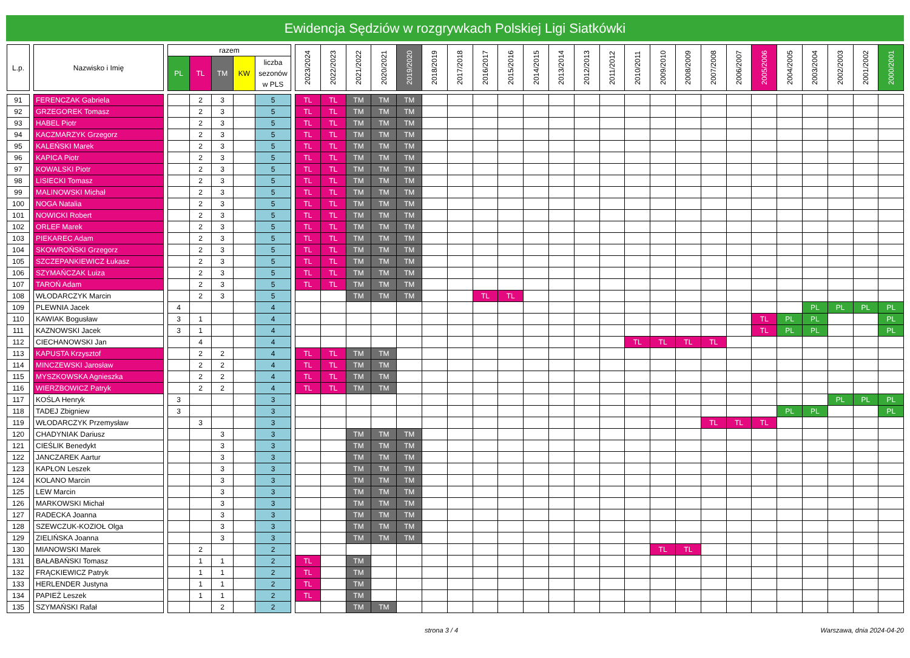Ewidencja Sędziów w rozgrywkach Polskiej Ligi Siatkówki
| L.p. | | Nazwisko i Imię | | razem | | | | | | 2023/2024 | 2022/2023 | 2021/2022 | 2020/2021 | 2019/2020 | 2018/2019 | 2017/2018 | 2016/2017 | 2015/2016 | 2014/2015 | 2013/2014 | 2012/2013 | 2011/2012 | 2010/2011 | 2009/2010 | 2008/2009 | 2007/2008 | 2006/2007 | 2005/2006 | 2004/2005 | 2003/2004 | 2002/2003 | 2001/2002 | 2000/2001 |
| --- | --- | --- | --- | --- | --- | --- | --- | --- | --- | --- | --- | --- | --- | --- | --- | --- | --- | --- | --- | --- | --- | --- | --- | --- | --- | --- | --- | --- | --- | --- | --- | --- | --- |
| | | | | PL | TL | TM | KW | liczba sezonów w PLS | | | | | | | | | | | | | | | | | | | | | | | | | |
| 91 | | FERENCZAK Gabriela | | | 2 | 3 | | 5 | | TL | TL | TM | TM | TM | | | | | | | | | | | | | | | | | | | |
| 92 | | GRZEGOREK Tomasz | | | 2 | 3 | | 5 | | TL | TL | TM | TM | TM | | | | | | | | | | | | | | | | | | | |
| 93 | | HABEL Piotr | | | 2 | 3 | | 5 | | TL | TL | TM | TM | TM | | | | | | | | | | | | | | | | | | | |
| 94 | | KACZMARZYK Grzegorz | | | 2 | 3 | | 5 | | TL | TL | TM | TM | TM | | | | | | | | | | | | | | | | | | | |
| 95 | | KALEŃSKI Marek | | | 2 | 3 | | 5 | | TL | TL | TM | TM | TM | | | | | | | | | | | | | | | | | | | |
| 96 | | KAPICA Piotr | | | 2 | 3 | | 5 | | TL | TL | TM | TM | TM | | | | | | | | | | | | | | | | | | | |
| 97 | | KOWALSKI Piotr | | | 2 | 3 | | 5 | | TL | TL | TM | TM | TM | | | | | | | | | | | | | | | | | | | |
| 98 | | LISIECKI Tomasz | | | 2 | 3 | | 5 | | TL | TL | TM | TM | TM | | | | | | | | | | | | | | | | | | | |
| 99 | | MALINOWSKI Michał | | | 2 | 3 | | 5 | | TL | TL | TM | TM | TM | | | | | | | | | | | | | | | | | | | |
| 100 | | NOGA Natalia | | | 2 | 3 | | 5 | | TL | TL | TM | TM | TM | | | | | | | | | | | | | | | | | | | |
| 101 | | NOWICKI Robert | | | 2 | 3 | | 5 | | TL | TL | TM | TM | TM | | | | | | | | | | | | | | | | | | | |
| 102 | | ORLEF Marek | | | 2 | 3 | | 5 | | TL | TL | TM | TM | TM | | | | | | | | | | | | | | | | | | | |
| 103 | | PIEKAREC Adam | | | 2 | 3 | | 5 | | TL | TL | TM | TM | TM | | | | | | | | | | | | | | | | | | | |
| 104 | | SKOWROŃSKI Grzegorz | | | 2 | 3 | | 5 | | TL | TL | TM | TM | TM | | | | | | | | | | | | | | | | | | | |
| 105 | | SZCZEPANKIEWICZ Łukasz | | | 2 | 3 | | 5 | | TL | TL | TM | TM | TM | | | | | | | | | | | | | | | | | | | |
| 106 | | SZYMAŃCZAK Luiza | | | 2 | 3 | | 5 | | TL | TL | TM | TM | TM | | | | | | | | | | | | | | | | | | | |
| 107 | | TAROŃ Adam | | | 2 | 3 | | 5 | | TL | TL | TM | TM | TM | | | | | | | | | | | | | | | | | | | |
| 108 | | WŁODARCZYK Marcin | | | 2 | 3 | | 5 | | | | TM | TM | TM | | | TL | TL | | | | | | | | | | | | | | | |
| 109 | | PLEWNIA Jacek | | 4 | | | | 4 | | | | | | | | | | | | | | | | | | | | | | PL | PL | PL | PL |
| 110 | | KAWIAK Bogusław | | 3 | 1 | | | 4 | | | | | | | | | | | | | | | | | | | | TL | PL | PL | | | PL |
| 111 | | KAZNOWSKI Jacek | | 3 | 1 | | | 4 | | | | | | | | | | | | | | | | | | | | TL | PL | PL | | | PL |
| 112 | | CIECHANOWSKI Jan | | | 4 | | | 4 | | | | | | | | | | | | | | | TL | TL | TL | TL | | | | | | | |
| 113 | | KAPUSTA Krzysztof | | | 2 | 2 | | 4 | | TL | TL | TM | TM | | | | | | | | | | | | | | | | | | | | |
| 114 | | MINCZEWSKI Jarosław | | | 2 | 2 | | 4 | | TL | TL | TM | TM | | | | | | | | | | | | | | | | | | | | |
| 115 | | MYSZKOWSKA Agnieszka | | | 2 | 2 | | 4 | | TL | TL | TM | TM | | | | | | | | | | | | | | | | | | | | |
| 116 | | WIERZBOWICZ Patryk | | | 2 | 2 | | 4 | | TL | TL | TM | TM | | | | | | | | | | | | | | | | | | | | |
| 117 | | KOŚLA Henryk | | 3 | | | | 3 | | | | | | | | | | | | | | | | | | | | | | | PL | PL | PL |
| 118 | | TADEJ Zbigniew | | 3 | | | | 3 | | | | | | | | | | | | | | | | | | | | | PL | PL | | | PL |
| 119 | | WŁODARCZYK Przemysław | | | 3 | | | 3 | | | | | | | | | | | | | | | | | | TL | TL | TL | | | | | |
| 120 | | CHADYNIAK Dariusz | | | | 3 | | 3 | | | | TM | TM | TM | | | | | | | | | | | | | | | | | | | |
| 121 | | CIEŚLIK Benedykt | | | | 3 | | 3 | | | | TM | TM | TM | | | | | | | | | | | | | | | | | | | |
| 122 | | JANCZAREK Aartur | | | | 3 | | 3 | | | | TM | TM | TM | | | | | | | | | | | | | | | | | | | |
| 123 | | KAPŁON Leszek | | | | 3 | | 3 | | | | TM | TM | TM | | | | | | | | | | | | | | | | | | | |
| 124 | | KOLANO Marcin | | | | 3 | | 3 | | | | TM | TM | TM | | | | | | | | | | | | | | | | | | | |
| 125 | | LEW Marcin | | | | 3 | | 3 | | | | TM | TM | TM | | | | | | | | | | | | | | | | | | | |
| 126 | | MARKOWSKI Michał | | | | 3 | | 3 | | | | TM | TM | TM | | | | | | | | | | | | | | | | | | | |
| 127 | | RADECKA Joanna | | | | 3 | | 3 | | | | TM | TM | TM | | | | | | | | | | | | | | | | | | | |
| 128 | | SZEWCZUK-KOZIOŁ Olga | | | | 3 | | 3 | | | | TM | TM | TM | | | | | | | | | | | | | | | | | | | |
| 129 | | ZIELIŃSKA Joanna | | | | 3 | | 3 | | | | TM | TM | TM | | | | | | | | | | | | | | | | | | | |
| 130 | | MIANOWSKI Marek | | | 2 | | | 2 | | | | | | | | | | | | | | | | TL | TL | | | | | | | | |
| 131 | | BAŁABAŃSKI Tomasz | | | 1 | 1 | | 2 | | TL | | TM | | | | | | | | | | | | | | | | | | | | | |
| 132 | | FRĄCKIEWICZ Patryk | | | 1 | 1 | | 2 | | TL | | TM | | | | | | | | | | | | | | | | | | | | | |
| 133 | | HERLENDER Justyna | | | 1 | 1 | | 2 | | TL | | TM | | | | | | | | | | | | | | | | | | | | | |
| 134 | | PAPIEŻ Leszek | | | 1 | 1 | | 2 | | TL | | TM | | | | | | | | | | | | | | | | | | | | | |
| 135 | | SZYMAŃSKI Rafał | | | | 2 | | 2 | | | | TM | TM | | | | | | | | | | | | | | | | | | | | |
strona 3 / 4 Warszawa, dnia 2024-04-20